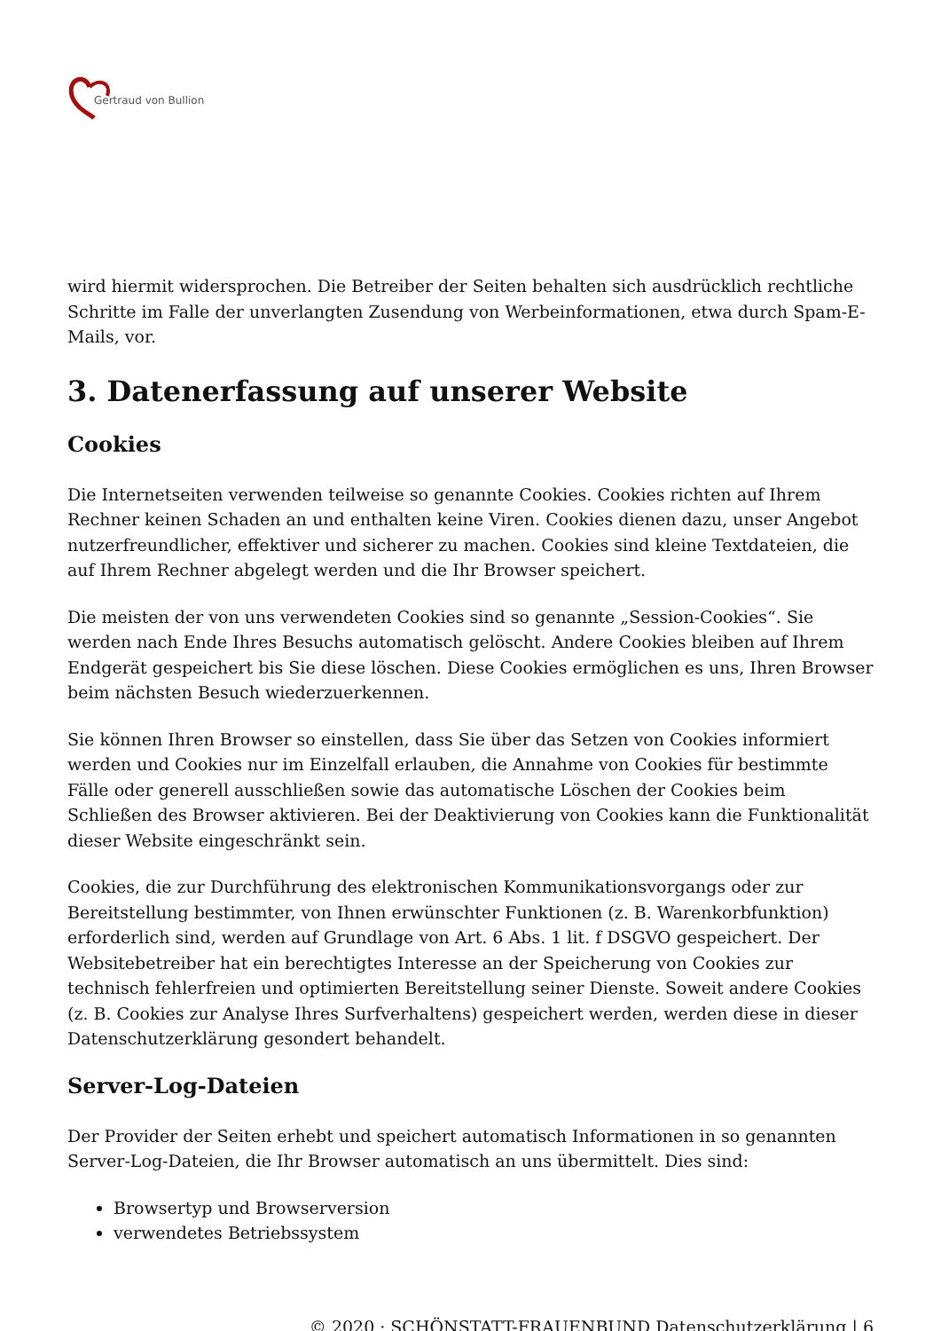Gertraud von Bullion
wird hiermit widersprochen. Die Betreiber der Seiten behalten sich ausdrücklich rechtliche Schritte im Falle der unverlangten Zusendung von Werbeinformationen, etwa durch Spam-E-Mails, vor.
3. Datenerfassung auf unserer Website
Cookies
Die Internetseiten verwenden teilweise so genannte Cookies. Cookies richten auf Ihrem Rechner keinen Schaden an und enthalten keine Viren. Cookies dienen dazu, unser Angebot nutzerfreundlicher, effektiver und sicherer zu machen. Cookies sind kleine Textdateien, die auf Ihrem Rechner abgelegt werden und die Ihr Browser speichert.
Die meisten der von uns verwendeten Cookies sind so genannte „Session-Cookies“. Sie werden nach Ende Ihres Besuchs automatisch gelöscht. Andere Cookies bleiben auf Ihrem Endgerät gespeichert bis Sie diese löschen. Diese Cookies ermöglichen es uns, Ihren Browser beim nächsten Besuch wiederzuerkennen.
Sie können Ihren Browser so einstellen, dass Sie über das Setzen von Cookies informiert werden und Cookies nur im Einzelfall erlauben, die Annahme von Cookies für bestimmte Fälle oder generell ausschließen sowie das automatische Löschen der Cookies beim Schließen des Browser aktivieren. Bei der Deaktivierung von Cookies kann die Funktionalität dieser Website eingeschränkt sein.
Cookies, die zur Durchführung des elektronischen Kommunikationsvorgangs oder zur Bereitstellung bestimmter, von Ihnen erwünschter Funktionen (z. B. Warenkorbfunktion) erforderlich sind, werden auf Grundlage von Art. 6 Abs. 1 lit. f DSGVO gespeichert. Der Websitebetreiber hat ein berechtigtes Interesse an der Speicherung von Cookies zur technisch fehlerfreien und optimierten Bereitstellung seiner Dienste. Soweit andere Cookies (z. B. Cookies zur Analyse Ihres Surfverhaltens) gespeichert werden, werden diese in dieser Datenschutzerklärung gesondert behandelt.
Server-Log-Dateien
Der Provider der Seiten erhebt und speichert automatisch Informationen in so genannten Server-Log-Dateien, die Ihr Browser automatisch an uns übermittelt. Dies sind:
Browsertyp und Browserversion
verwendetes Betriebssystem
© 2020 · SCHÖNSTATT-FRAUENBUND Datenschutzerklärung | 6